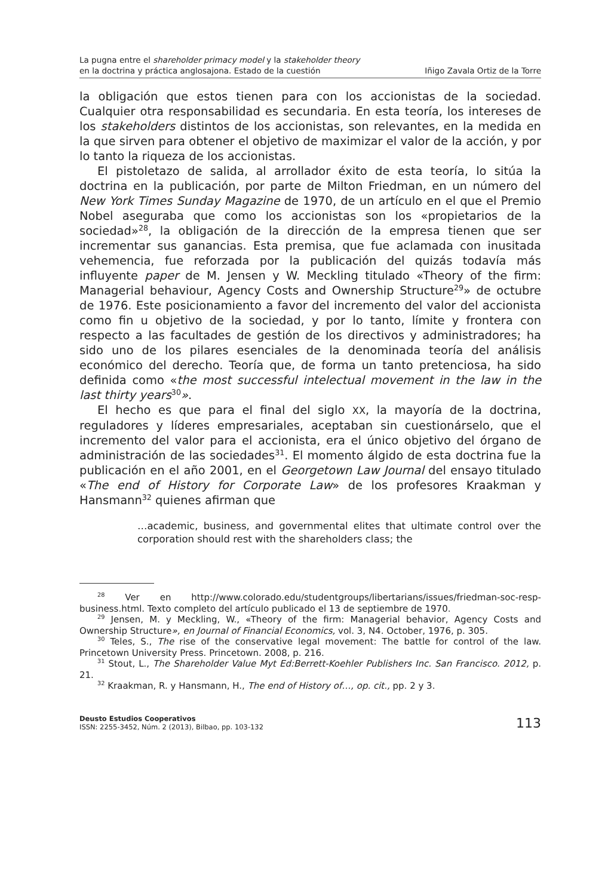La pugna entre el shareholder primacy model y la stakeholder theory
en la doctrina y práctica anglosajona. Estado de la cuestión
Iñigo Zavala Ortiz de la Torre
la obligación que estos tienen para con los accionistas de la sociedad. Cualquier otra responsabilidad es secundaria. En esta teoría, los intereses de los stakeholders distintos de los accionistas, son relevantes, en la medida en la que sirven para obtener el objetivo de maximizar el valor de la acción, y por lo tanto la riqueza de los accionistas.
El pistoletazo de salida, al arrollador éxito de esta teoría, lo sitúa la doctrina en la publicación, por parte de Milton Friedman, en un número del New York Times Sunday Magazine de 1970, de un artículo en el que el Premio Nobel aseguraba que como los accionistas son los «propietarios de la sociedad»<sup>28</sup>, la obligación de la dirección de la empresa tienen que ser incrementar sus ganancias. Esta premisa, que fue aclamada con inusitada vehemencia, fue reforzada por la publicación del quizás todavía más influyente paper de M. Jensen y W. Meckling titulado «Theory of the firm: Managerial behaviour, Agency Costs and Ownership Structure<sup>29</sup>» de octubre de 1976. Este posicionamiento a favor del incremento del valor del accionista como fin u objetivo de la sociedad, y por lo tanto, límite y frontera con respecto a las facultades de gestión de los directivos y administradores; ha sido uno de los pilares esenciales de la denominada teoría del análisis económico del derecho. Teoría que, de forma un tanto pretenciosa, ha sido definida como «the most successful intelectual movement in the law in the last thirty years<sup>30</sup>».
El hecho es que para el final del siglo XX, la mayoría de la doctrina, reguladores y líderes empresariales, aceptaban sin cuestionárselo, que el incremento del valor para el accionista, era el único objetivo del órgano de administración de las sociedades<sup>31</sup>. El momento álgido de esta doctrina fue la publicación en el año 2001, en el Georgetown Law Journal del ensayo titulado «The end of History for Corporate Law» de los profesores Kraakman y Hansmann<sup>32</sup> quienes afirman que
…academic, business, and governmental elites that ultimate control over the corporation should rest with the shareholders class; the
<sup>28</sup> Ver en http://www.colorado.edu/studentgroups/libertarians/issues/friedman-soc-resp-business.html. Texto completo del artículo publicado el 13 de septiembre de 1970.
<sup>29</sup> Jensen, M. y Meckling, W., «Theory of the firm: Managerial behavior, Agency Costs and Ownership Structure», en Journal of Financial Economics, vol. 3, N4. October, 1976, p. 305.
<sup>30</sup> Teles, S., The rise of the conservative legal movement: The battle for control of the law. Princetown University Press. Princetown. 2008, p. 216.
<sup>31</sup> Stout, L., The Shareholder Value Myt Ed:Berrett-Koehler Publishers Inc. San Francisco. 2012, p. 21.
<sup>32</sup> Kraakman, R. y Hansmann, H., The end of History of…, op. cit., pp. 2 y 3.
Deusto Estudios Cooperativos
ISSN: 2255-3452, Núm. 2 (2013), Bilbao, pp. 103-132
113